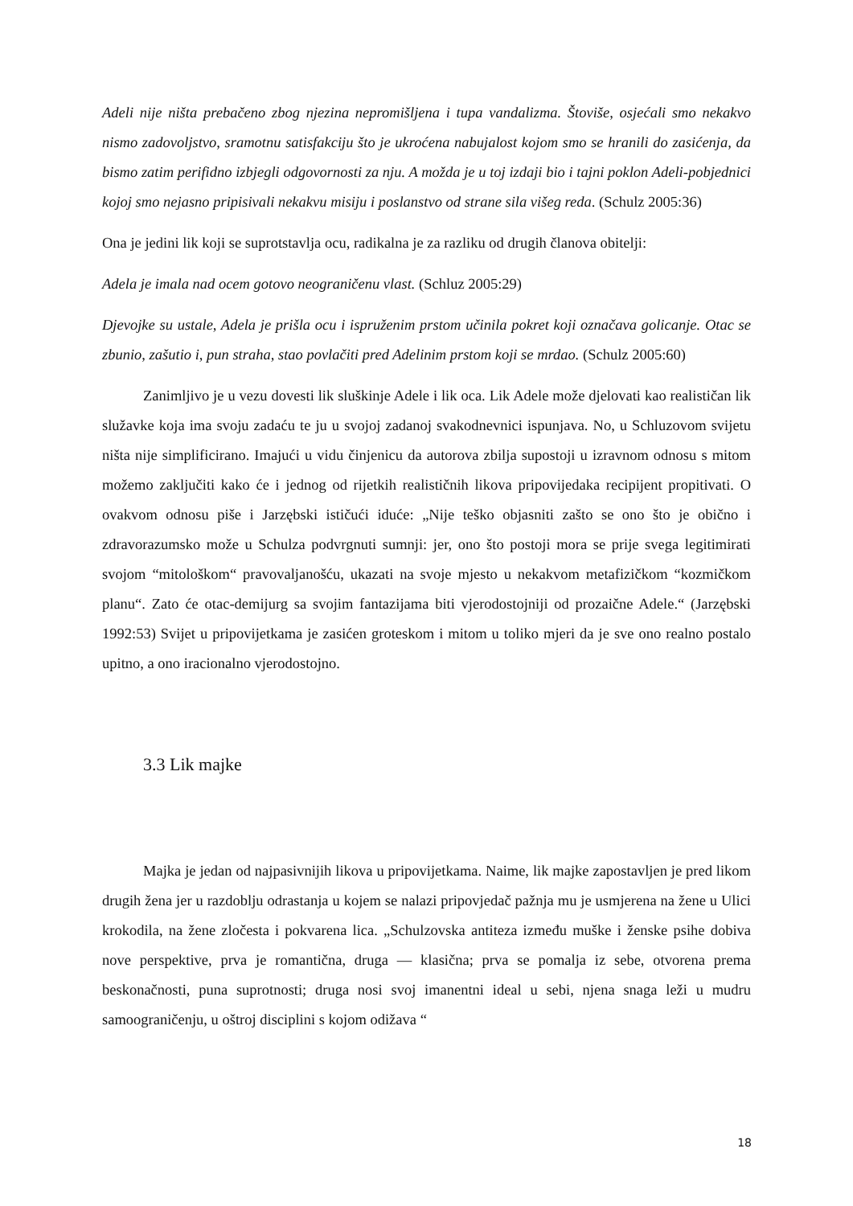Adeli nije ništa prebačeno zbog njezina nepromišljena i tupa vandalizma. Štoviše, osjećali smo nekakvo nismo zadovoljstvo, sramotnu satisfakciju što je ukroćena nabujalost kojom smo se hranili do zasićenja, da bismo zatim perifidno izbjegli odgovornosti za nju. A možda je u toj izdaji bio i tajni poklon Adeli-pobjednici kojoj smo nejasno pripisivali nekakvu misiju i poslanstvo od strane sila višeg reda. (Schulz 2005:36)
Ona je jedini lik koji se suprotstavlja ocu, radikalna je za razliku od drugih članova obitelji:
Adela je imala nad ocem gotovo neograničenu vlast. (Schluz 2005:29)
Djevojke su ustale, Adela je prišla ocu i ispruženim prstom učinila pokret koji označava golicanje. Otac se zbunio, zašutio i, pun straha, stao povlačiti pred Adelinim prstom koji se mrdao. (Schulz 2005:60)
Zanimljivo je u vezu dovesti lik sluškinje Adele i lik oca. Lik Adele može djelovati kao realističan lik služavke koja ima svoju zadaću te ju u svojoj zadanoj svakodnevnici ispunjava. No, u Schluzovom svijetu ništa nije simplificirano. Imajući u vidu činjenicu da autorova zbilja supostoji u izravnom odnosu s mitom možemo zaključiti kako će i jednog od rijetkih realističnih likova pripovijedaka recipijent propitivati. O ovakvom odnosu piše i Jarzębski ističući iduće: „Nije teško objasniti zašto se ono što je obično i zdravorazumsko može u Schulza podvrgnuti sumnji: jer, ono što postoji mora se prije svega legitimirati svojom “mitološkom“ pravovaljanošću, ukazati na svoje mjesto u nekakvom metafizičkom “kozmičkom planu“. Zato će otac-demijurg sa svojim fantazijama biti vjerodostojniji od prozaične Adele.“ (Jarzębski 1992:53) Svijet u pripovijetkama je zasićen groteskom i mitom u toliko mjeri da je sve ono realno postalo upitno, a ono iracionalno vjerodostojno.
3.3 Lik majke
Majka je jedan od najpasivnijih likova u pripovijetkama. Naime, lik majke zapostavljen je pred likom drugih žena jer u razdoblju odrastanja u kojem se nalazi pripovjedač pažnja mu je usmjerena na žene u Ulici krokodila, na žene zločesta i pokvarena lica. „Schulzovska antiteza između muške i ženske psihe dobiva nove perspektive, prva je romantična, druga — klasična; prva se pomalja iz sebe, otvorena prema beskonačnosti, puna suprotnosti; druga nosi svoj imanentni ideal u sebi, njena snaga leži u mudru samoograničenju, u oštroj disciplini s kojom odižava “
18